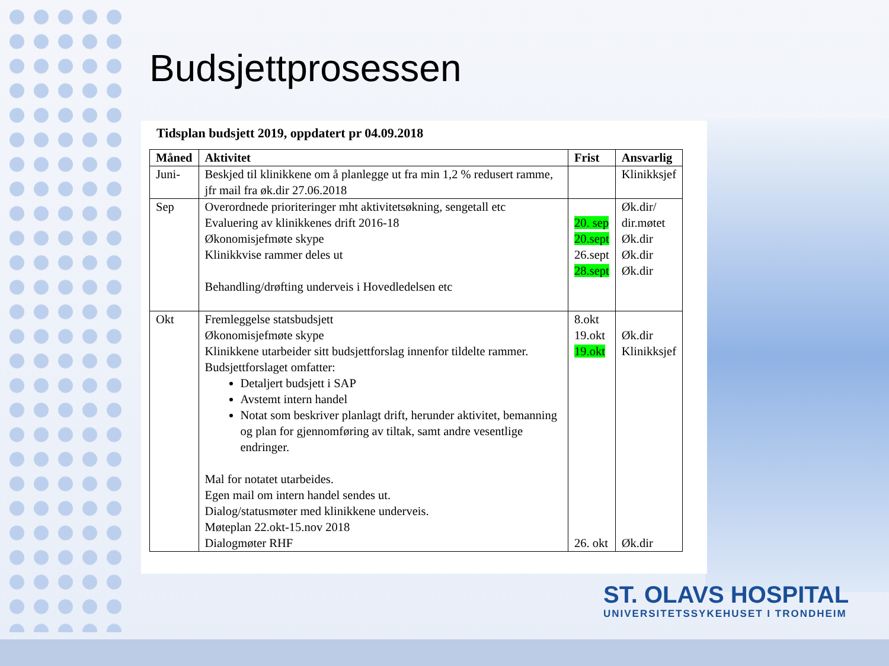Budsjettprosessen
Tidsplan budsjett 2019, oppdatert pr 04.09.2018
| Måned | Aktivitet | Frist | Ansvarlig |
| --- | --- | --- | --- |
| Juni- | Beskjed til klinikkene om å planlegge ut fra min 1,2 % redusert ramme, jfr mail fra øk.dir 27.06.2018 | | Klinikksjef |
| Sep | Overordnede prioriteringer mht aktivitetsøkning, sengetall etc Evaluering av klinikkenes drift 2016-18 Økonomisjefmøte skype Klinikkvise rammer deles ut Behandling/drøfting underveis i Hovedledelsen etc | 20. sep 20.sept 26.sept 28.sept | Øk.dir/ dir.møtet Øk.dir Øk.dir Øk.dir |
| Okt | Fremleggelse statsbudsjett Økonomisjefmøte skype Klinikkene utarbeider sitt budsjettforslag innenfor tildelte rammer. Budsjettforslaget omfatter: Detaljert budsjett i SAP Avstemt intern handel Notat som beskriver planlagt drift, herunder aktivitet, bemanning og plan for gjennomføring av tiltak, samt andre vesentlige endringer. Mal for notatet utarbeides. Egen mail om intern handel sendes ut. Dialog/statusmøter med klinikkene underveis. Møteplan 22.okt-15.nov 2018 Dialogmøter RHF | 8.okt 19.okt 19.okt 26. okt | Øk.dir Klinikksjef Øk.dir |
ST. OLAVS HOSPITAL
UNIVERSITETSSYKEHUSET I TRONDHEIM